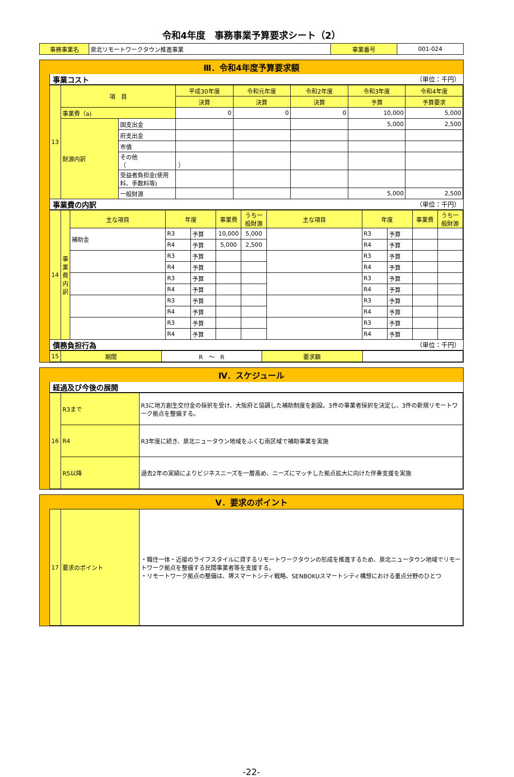令和4年度　事務事業予算要求シート（2）
| 事務事業名 | 泉北リモートワークタウン推進事業 | 事業番号 | 001-024 |
Ⅲ．令和4年度予算要求額
事業コスト （単位：千円）
| 13 | 項 目 | | 平成30年度 | 令和元年度 | 令和2年度 | 令和3年度 | 令和4年度 |
| | | | 決算 | 決算 | 決算 | 予算 | 予算要求 |
| | 事業費（a) | | 0 | 0 | 0 | 10,000 | 5,000 |
| | 財源内訳 | 国支出金 | | | | 5,000 | 2,500 |
| | | 府支出金 | | | | | |
| | | 市債 | | | | | |
| | | その他（ ） | | | | | |
| | | 受益者負担金(使用料、手数料等) | | | | | |
| | | 一般財源 | | | | 5,000 | 2,500 |
事業費の内訳 （単位：千円）
| 14 | 事業費内訳 | 主な項目 | 年度 | | 事業費 | うち一般財源 | 主な項目 | 年度 | | 事業費 | うち一般財源 |
| | | 補助金 | R3 | 予算 | 10,000 | 5,000 | | R3 | 予算 | | |
| | | | R4 | 予算 | 5,000 | 2,500 | | R4 | 予算 | | |
| | | | R3 | 予算 | | | | R3 | 予算 | | |
| | | | R4 | 予算 | | | | R4 | 予算 | | |
| | | | R3 | 予算 | | | | R3 | 予算 | | |
| | | | R4 | 予算 | | | | R4 | 予算 | | |
| | | | R3 | 予算 | | | | R3 | 予算 | | |
| | | | R4 | 予算 | | | | R4 | 予算 | | |
| | | | R3 | 予算 | | | | R3 | 予算 | | |
| | | | R4 | 予算 | | | | R4 | 予算 | | |
債務負担行為 （単位：千円）
| 15 | 期間 | R ～ R | 要求額 | |
Ⅳ．スケジュール
経過及び今後の展開
| 16 | R3まで | R3に地方創生交付金の採択を受け、大阪府と協調した補助制度を創設。3件の事業者採択を決定し、3件の新規リモートワーク拠点を整備する。 |
| | R4 | R3年度に続き、泉北ニュータウン地域をふくむ南区域で補助事業を実施 |
| | R5以降 | 過去2年の実績によりビジネスニーズを一層高め、ニーズにマッチした拠点拡大に向けた伴奏支援を実施 |
Ⅴ．要求のポイント
| 17 | 要求のポイント | ・職住一体・近接のライフスタイルに資するリモートワークタウンの形成を推進するため、泉北ニュータウン地域でリモートワーク拠点を整備する民間事業者等を支援する。 ・リモートワーク拠点の整備は、堺スマートシティ戦略、SENBOKUスマートシティ構想における重点分野のひとつ |
-22-